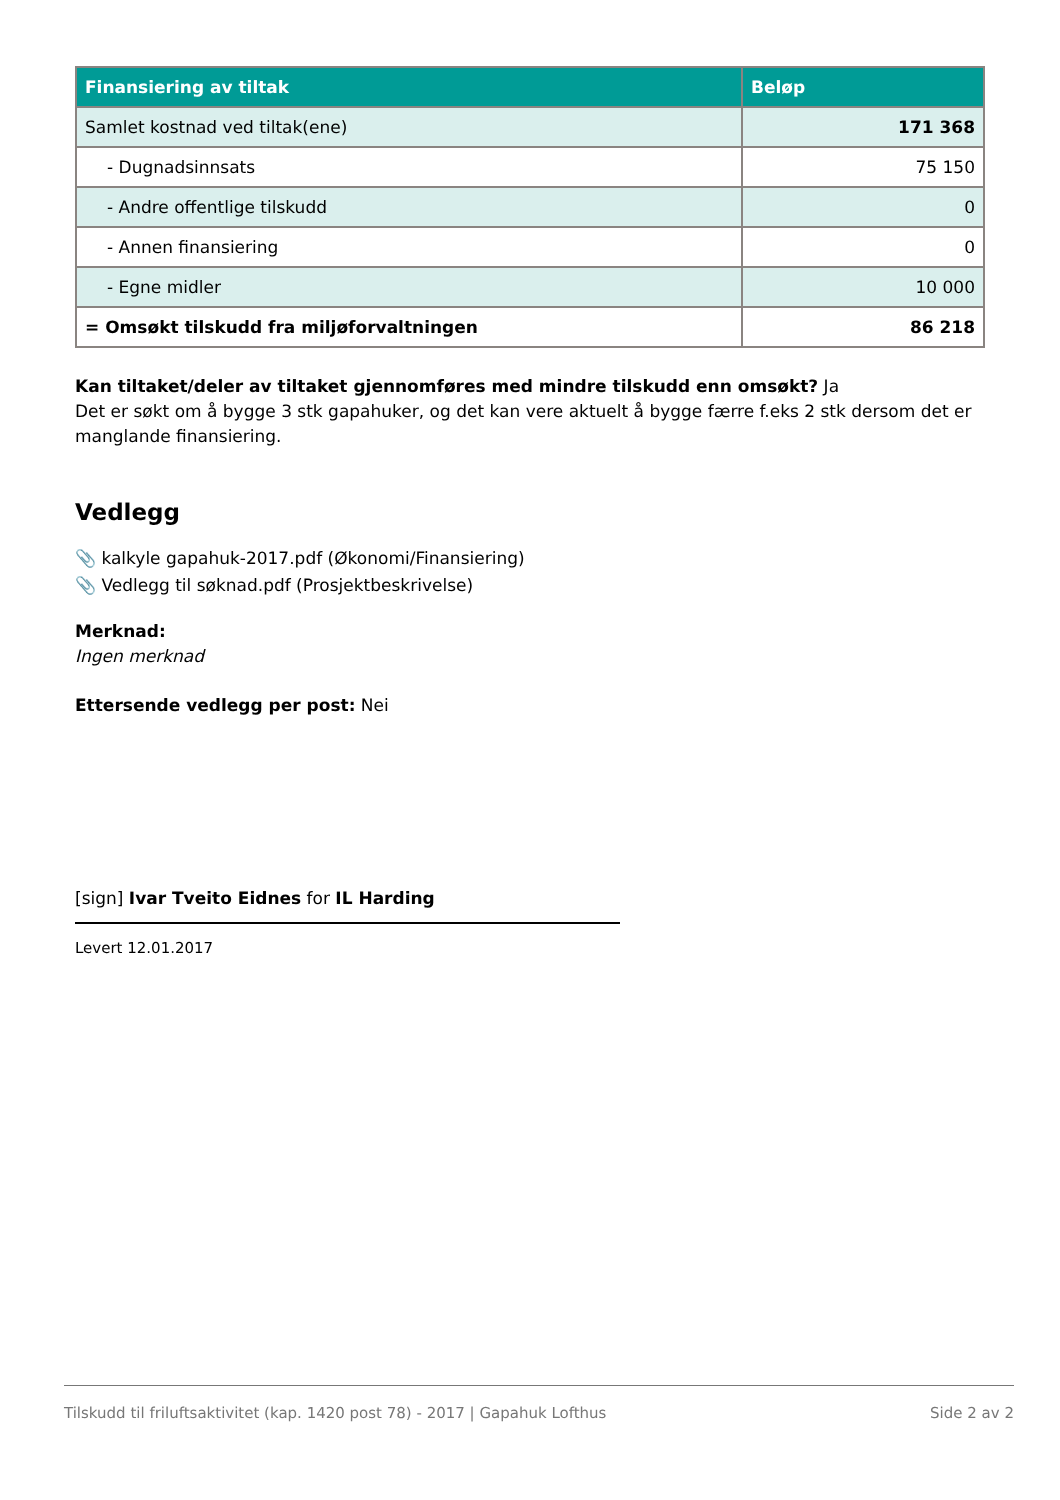| Finansiering av tiltak | Beløp |
| --- | --- |
| Samlet kostnad ved tiltak(ene) | 171 368 |
| - Dugnadsinnsats | 75 150 |
| - Andre offentlige tilskudd | 0 |
| - Annen finansiering | 0 |
| - Egne midler | 10 000 |
| = Omsøkt tilskudd fra miljøforvaltningen | 86 218 |
Kan tiltaket/deler av tiltaket gjennomføres med mindre tilskudd enn omsøkt? Ja
Det er søkt om å bygge 3 stk gapahuker, og det kan vere aktuelt å bygge færre f.eks 2 stk dersom det er manglande finansiering.
Vedlegg
📎 kalkyle gapahuk-2017.pdf (Økonomi/Finansiering)
📎 Vedlegg til søknad.pdf (Prosjektbeskrivelse)
Merknad:
Ingen merknad
Ettersende vedlegg per post: Nei
[sign] Ivar Tveito Eidnes for IL Harding
Levert 12.01.2017
Tilskudd til friluftsaktivitet (kap. 1420 post 78) - 2017 | Gapahuk Lofthus Side 2 av 2